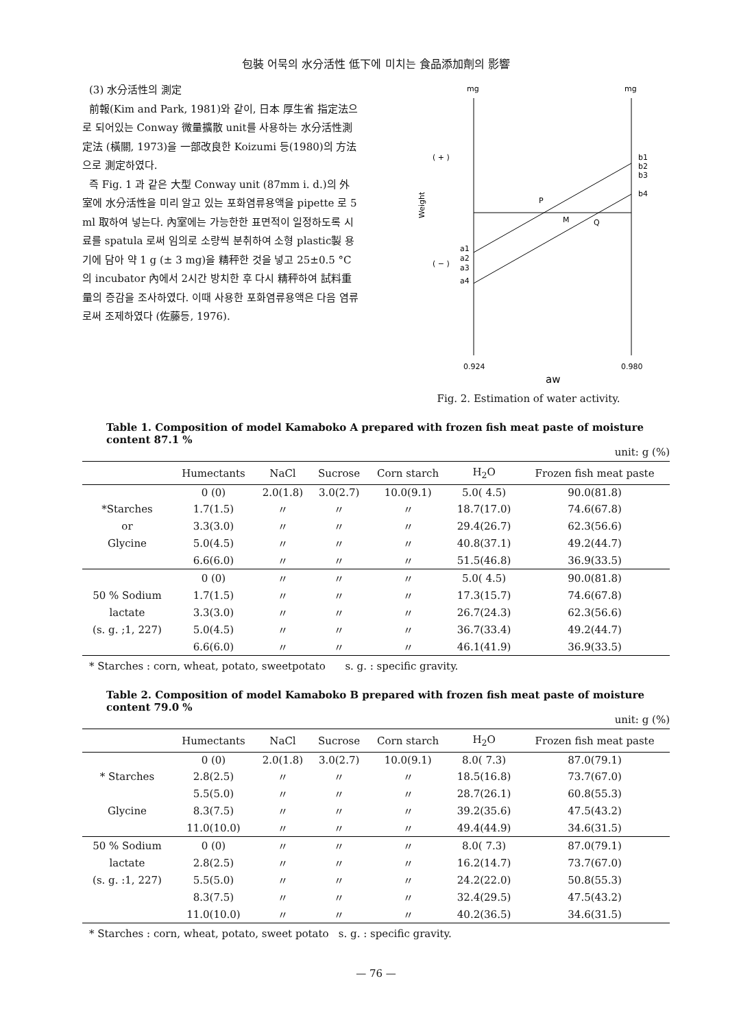包裝 어묵의 水分活性 低下에 미치는 食品添加劑의 影響
(3) 水分活性의 測定
前報(Kim and Park, 1981)와 같이, 日本 厚生省 指定法으로 되어있는 Conway 微量擴散 unit를 사용하는 水分活性測定法 (橫關, 1973)을 一部改良한 Koizumi 등(1980)의 方法으로 測定하였다.
즉 Fig. 1 과 같은 大型 Conway unit (87mm i. d.)의 外室에 水分活性을 미리 알고 있는 포화염류용액을 pipette 로 5 ml 取하여 넣는다. 內室에는 가능한한 표면적이 일정하도록 시료를 spatula 로써 임의로 소량씩 분취하여 소형 plastic製 용기에 담아 약 1 g (± 3 mg)을 精秤한 것을 넣고 25±0.5 °C 의 incubator 內에서 2시간 방치한 후 다시 精秤하여 試料重量의 증감을 조사하였다. 이때 사용한 포화염류용액은 다음 염류로써 조제하였다 (佐藤등, 1976).
mg
mg
( + )
( − )
Weight
P
M
Q
b1
b2
b3
b4
a1
a2
a3
a4
0.924
0.980
aw
Fig. 2. Estimation of water activity.
Table 1. Composition of model Kamaboko A prepared with frozen fish meat paste of moisture content 87.1 %
unit: g (%)
| | Humectants | NaCl | Sucrose | Corn starch | H<sub>2</sub>O | Frozen fish meat paste |
| --- | --- | --- | --- | --- | --- | --- |
| | 0 (0) | 2.0(1.8) | 3.0(2.7) | 10.0(9.1) | 5.0( 4.5) | 90.0(81.8) |
| *Starches | 1.7(1.5) | 〃 | 〃 | 〃 | 18.7(17.0) | 74.6(67.8) |
| or | 3.3(3.0) | 〃 | 〃 | 〃 | 29.4(26.7) | 62.3(56.6) |
| Glycine | 5.0(4.5) | 〃 | 〃 | 〃 | 40.8(37.1) | 49.2(44.7) |
| | 6.6(6.0) | 〃 | 〃 | 〃 | 51.5(46.8) | 36.9(33.5) |
| | 0 (0) | 〃 | 〃 | 〃 | 5.0( 4.5) | 90.0(81.8) |
| 50 % Sodium | 1.7(1.5) | 〃 | 〃 | 〃 | 17.3(15.7) | 74.6(67.8) |
| lactate | 3.3(3.0) | 〃 | 〃 | 〃 | 26.7(24.3) | 62.3(56.6) |
| (s. g. ;1, 227) | 5.0(4.5) | 〃 | 〃 | 〃 | 36.7(33.4) | 49.2(44.7) |
| | 6.6(6.0) | 〃 | 〃 | 〃 | 46.1(41.9) | 36.9(33.5) |
* Starches : corn, wheat, potato, sweetpotato s. g. : specific gravity.
Table 2. Composition of model Kamaboko B prepared with frozen fish meat paste of moisture content 79.0 %
unit: g (%)
| | Humectants | NaCl | Sucrose | Corn starch | H<sub>2</sub>O | Frozen fish meat paste |
| --- | --- | --- | --- | --- | --- | --- |
| | 0 (0) | 2.0(1.8) | 3.0(2.7) | 10.0(9.1) | 8.0( 7.3) | 87.0(79.1) |
| * Starches | 2.8(2.5) | 〃 | 〃 | 〃 | 18.5(16.8) | 73.7(67.0) |
| | 5.5(5.0) | 〃 | 〃 | 〃 | 28.7(26.1) | 60.8(55.3) |
| Glycine | 8.3(7.5) | 〃 | 〃 | 〃 | 39.2(35.6) | 47.5(43.2) |
| | 11.0(10.0) | 〃 | 〃 | 〃 | 49.4(44.9) | 34.6(31.5) |
| 50 % Sodium | 0 (0) | 〃 | 〃 | 〃 | 8.0( 7.3) | 87.0(79.1) |
| lactate | 2.8(2.5) | 〃 | 〃 | 〃 | 16.2(14.7) | 73.7(67.0) |
| (s. g. :1, 227) | 5.5(5.0) | 〃 | 〃 | 〃 | 24.2(22.0) | 50.8(55.3) |
| | 8.3(7.5) | 〃 | 〃 | 〃 | 32.4(29.5) | 47.5(43.2) |
| | 11.0(10.0) | 〃 | 〃 | 〃 | 40.2(36.5) | 34.6(31.5) |
* Starches : corn, wheat, potato, sweet potato s. g. : specific gravity.
— 76 —